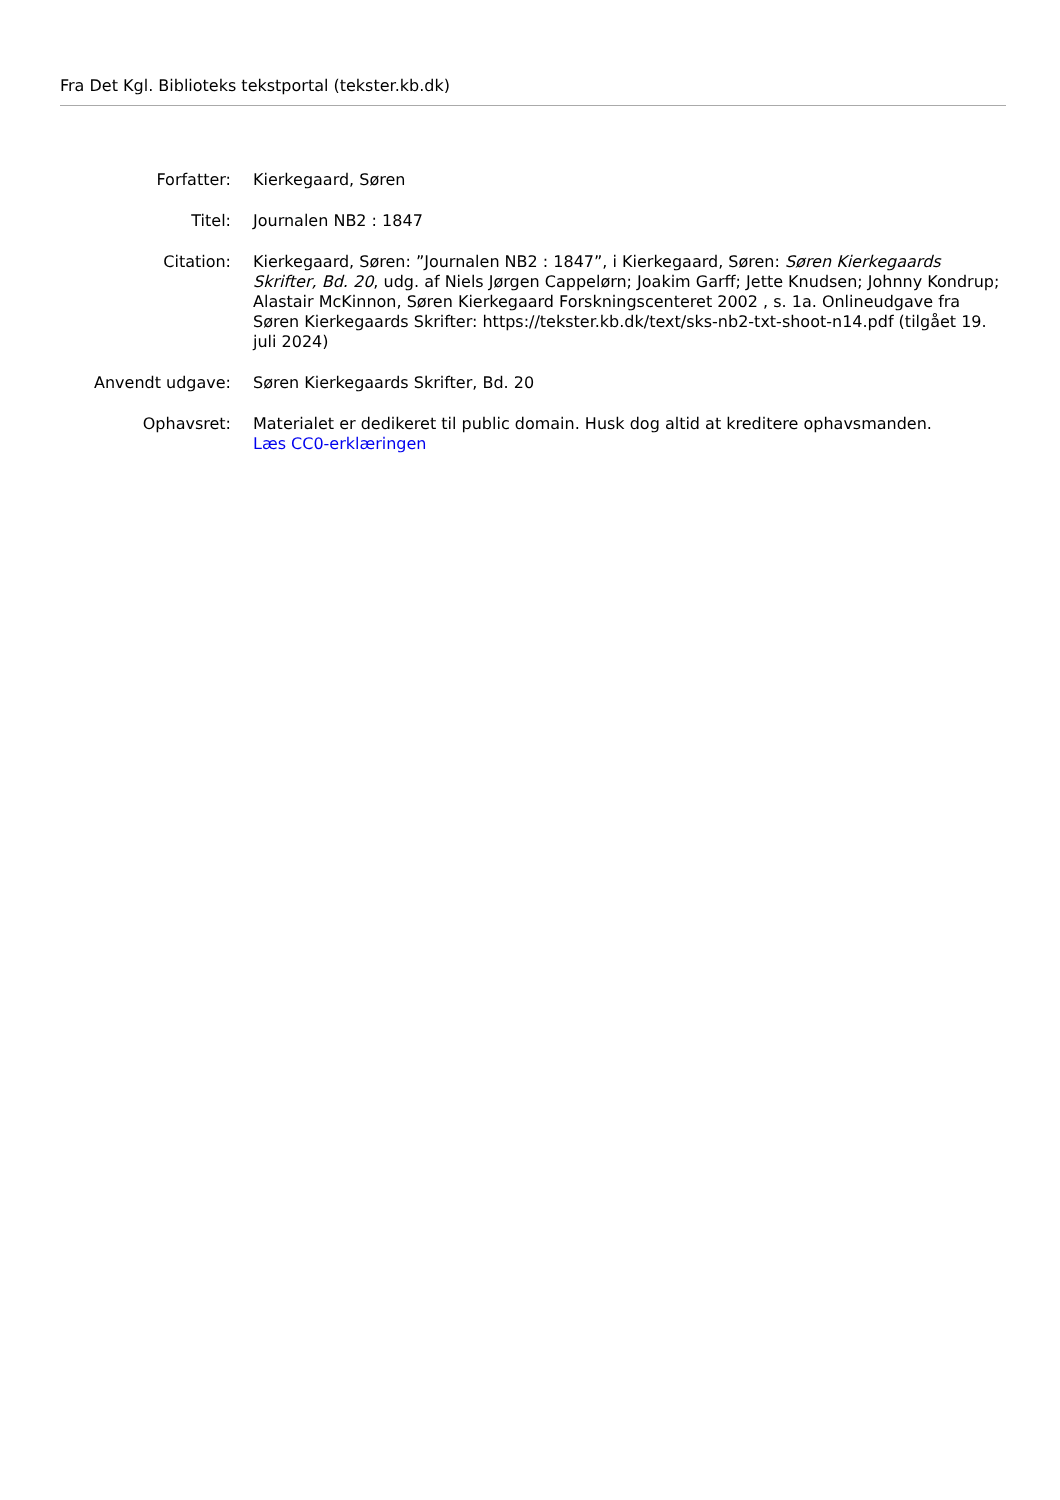Fra Det Kgl. Biblioteks tekstportal (tekster.kb.dk)
| Forfatter: | Kierkegaard, Søren |
| Titel: | Journalen NB2 : 1847 |
| Citation: | Kierkegaard, Søren: ”Journalen NB2 : 1847”, i Kierkegaard, Søren: Søren Kierkegaards Skrifter, Bd. 20 , udg. af Niels Jørgen Cappelørn; Joakim Garff; Jette Knudsen; Johnny Kondrup; Alastair McKinnon, Søren Kierkegaard Forskningscenteret 2002 , s. 1a. Onlineudgave fra Søren Kierkegaards Skrifter: https://tekster.kb.dk/text/sks-nb2-txt-shoot-n14.pdf (tilgået 19. juli 2024) |
| Anvendt udgave: | Søren Kierkegaards Skrifter, Bd. 20 |
| Ophavsret: | Materialet er dedikeret til public domain. Husk dog altid at kreditere ophavsmanden. Læs CC0-erklæringen |